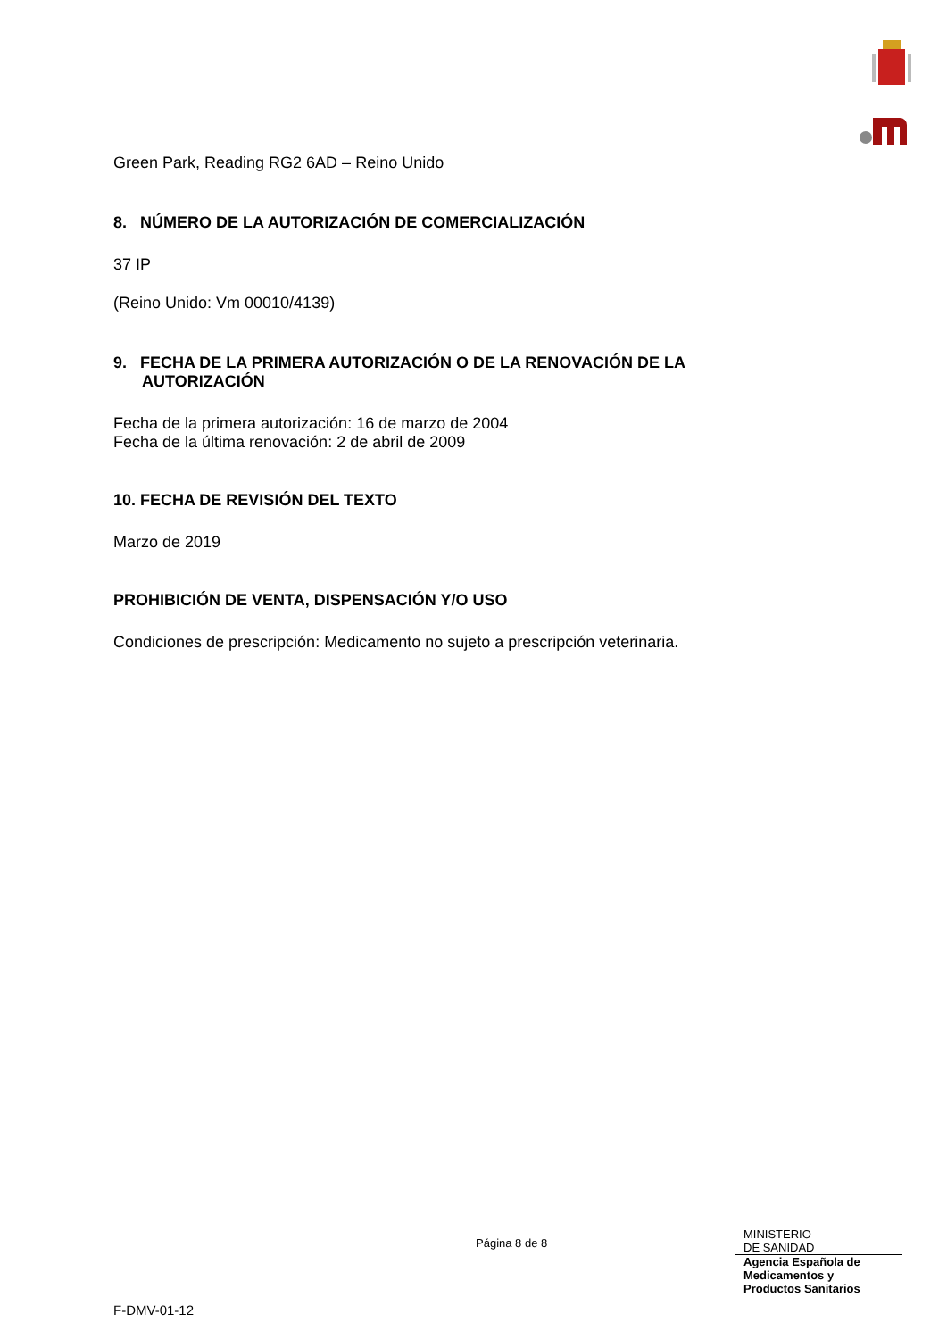Green Park, Reading RG2 6AD – Reino Unido
8. NÚMERO DE LA AUTORIZACIÓN DE COMERCIALIZACIÓN
37 IP
(Reino Unido: Vm 00010/4139)
9. FECHA DE LA PRIMERA AUTORIZACIÓN O DE LA RENOVACIÓN DE LA AUTORIZACIÓN
Fecha de la primera autorización: 16 de marzo de 2004
Fecha de la última renovación: 2 de abril de 2009
10. FECHA DE REVISIÓN DEL TEXTO
Marzo de 2019
PROHIBICIÓN DE VENTA, DISPENSACIÓN Y/O USO
Condiciones de prescripción: Medicamento no sujeto a prescripción veterinaria.
Página 8 de 8
MINISTERIO
DE SANIDAD
Agencia Española de
Medicamentos y
Productos Sanitarios
F-DMV-01-12